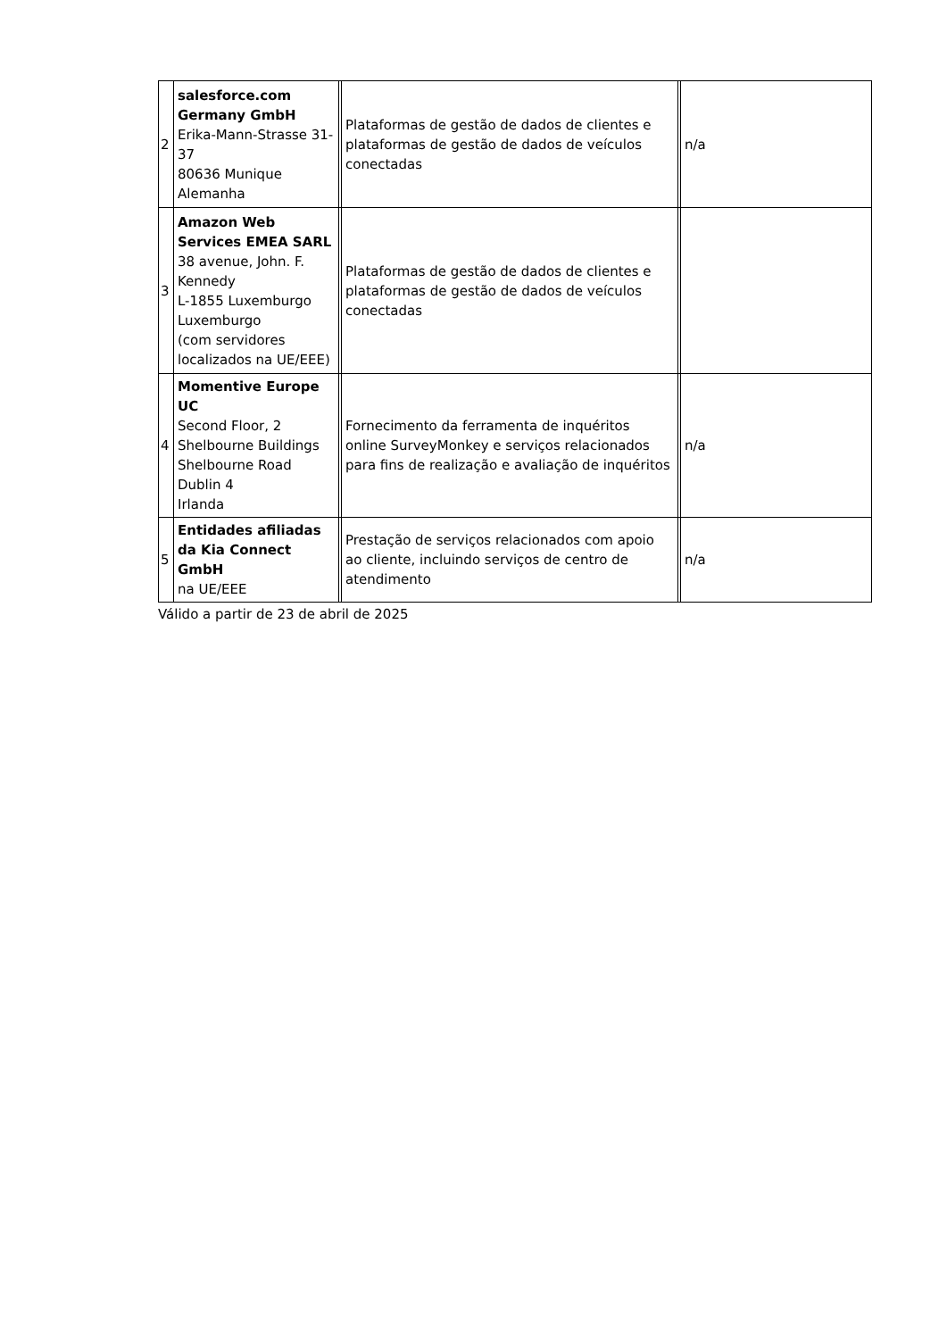| 2 | salesforce.com Germany GmbH Erika-Mann-Strasse 31-37 80636 Munique Alemanha | | Plataformas de gestão de dados de clientes e plataformas de gestão de dados de veículos conectadas | | n/a |
| 3 | Amazon Web Services EMEA SARL 38 avenue, John. F. Kennedy L-1855 Luxemburgo Luxemburgo (com servidores localizados na UE/EEE) | | Plataformas de gestão de dados de clientes e plataformas de gestão de dados de veículos conectadas | | |
| 4 | Momentive Europe UC Second Floor, 2 Shelbourne Buildings Shelbourne Road Dublin 4 Irlanda | | Fornecimento da ferramenta de inquéritos online SurveyMonkey e serviços relacionados para fins de realização e avaliação de inquéritos | | n/a |
| 5 | Entidades afiliadas da Kia Connect GmbH na UE/EEE | | Prestação de serviços relacionados com apoio ao cliente, incluindo serviços de centro de atendimento | | n/a |
Válido a partir de 23 de abril de 2025